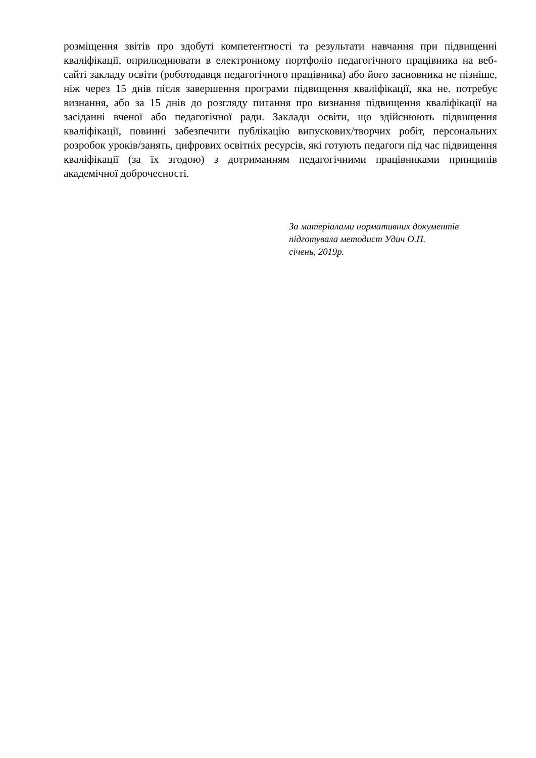розміщення звітів про здобуті компетентності та результати навчання при підвищенні кваліфікації, оприлюднювати в електронному портфоліо педагогічного працівника на веб-сайті закладу освіти (роботодавця педагогічного працівника) або його засновника не пізніше, ніж через 15 днів після завершення програми підвищення кваліфікації, яка не. потребує визнання, або за 15 днів до розгляду питання про визнання підвищення кваліфікації на засіданні вченої або педагогічної ради. Заклади освіти, що здійснюють підвищення кваліфікації, повинні забезпечити публікацію випускових/творчих робіт, персональних розробок уроків/занять, цифрових освітніх ресурсів, які готують педагоги під час підвищення кваліфікації (за їх згодою) з дотриманням педагогічними працівниками принципів академічної доброчесності.
За матеріалами нормативних документів
підготувала методист Удич О.П.
січень, 2019р.